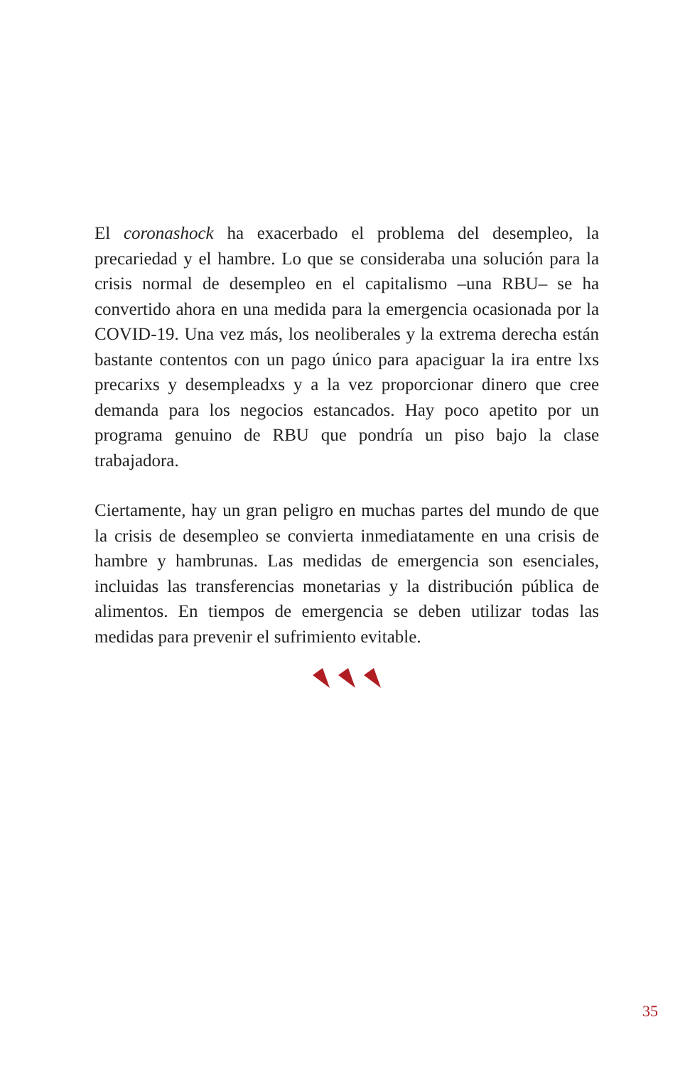El coronashock ha exacerbado el problema del desempleo, la precariedad y el hambre. Lo que se consideraba una solución para la crisis normal de desempleo en el capitalismo –una RBU– se ha convertido ahora en una medida para la emergencia ocasionada por la COVID-19. Una vez más, los neoliberales y la extrema derecha están bastante contentos con un pago único para apaciguar la ira entre lxs precarixs y desempleadxs y a la vez proporcionar dinero que cree demanda para los negocios estancados. Hay poco apetito por un programa genuino de RBU que pondría un piso bajo la clase trabajadora.
Ciertamente, hay un gran peligro en muchas partes del mundo de que la crisis de desempleo se convierta inmediatamente en una crisis de hambre y hambrunas. Las medidas de emergencia son esenciales, incluidas las transferencias monetarias y la distribución pública de alimentos. En tiempos de emergencia se deben utilizar todas las medidas para prevenir el sufrimiento evitable.
35